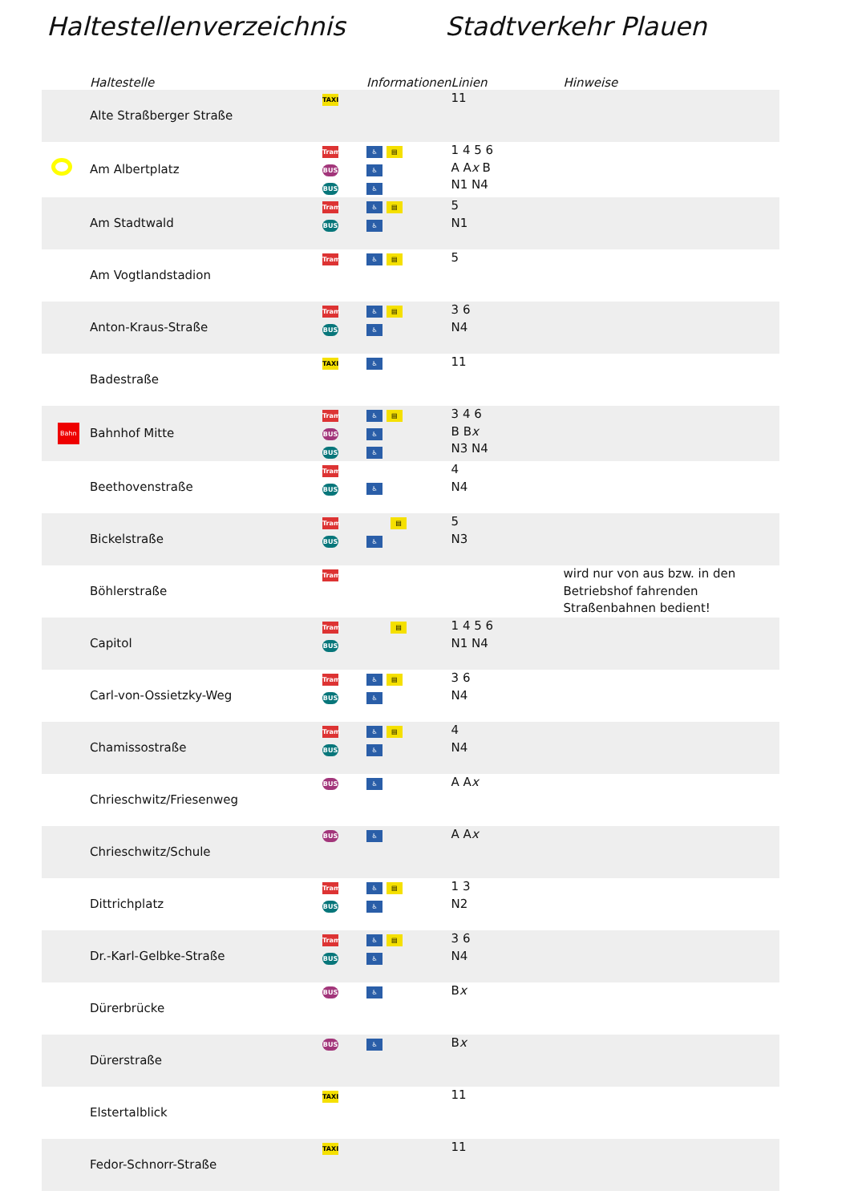Haltestellenverzeichnis Stadtverkehr Plauen
| | Haltestelle | | Informationen | Linien | Hinweise |
| --- | --- | --- | --- | --- | --- |
| | Alte Straßberger Straße | TAXI | | 11 | |
| | Am Albertplatz | Tram BUS BUS | ♿ ▤ ♿ ♿ | 1 4 5 6 A A x B N1 N4 | |
| | Am Stadtwald | Tram BUS | ♿ ▤ ♿ | 5 N1 | |
| | Am Vogtlandstadion | Tram | ♿ ▤ | 5 | |
| | Anton-Kraus-Straße | Tram BUS | ♿ ▤ ♿ | 3 6 N4 | |
| | Badestraße | TAXI | ♿ | 11 | |
| Bahn | Bahnhof Mitte | Tram BUS BUS | ♿ ▤ ♿ ♿ | 3 4 6 B B x N3 N4 | |
| | Beethovenstraße | Tram BUS | ♿ | 4 N4 | |
| | Bickelstraße | Tram BUS | ▤ ♿ | 5 N3 | |
| | Böhlerstraße | Tram | | | wird nur von aus bzw. in den Betriebshof fahrenden Straßenbahnen bedient! |
| | Capitol | Tram BUS | ▤ | 1 4 5 6 N1 N4 | |
| | Carl-von-Ossietzky-Weg | Tram BUS | ♿ ▤ ♿ | 3 6 N4 | |
| | Chamissostraße | Tram BUS | ♿ ▤ ♿ | 4 N4 | |
| | Chrieschwitz/Friesenweg | BUS | ♿ | A A x | |
| | Chrieschwitz/Schule | BUS | ♿ | A A x | |
| | Dittrichplatz | Tram BUS | ♿ ▤ ♿ | 1 3 N2 | |
| | Dr.-Karl-Gelbke-Straße | Tram BUS | ♿ ▤ ♿ | 3 6 N4 | |
| | Dürerbrücke | BUS | ♿ | B x | |
| | Dürerstraße | BUS | ♿ | B x | |
| | Elstertalblick | TAXI | | 11 | |
| | Fedor-Schnorr-Straße | TAXI | | 11 | |